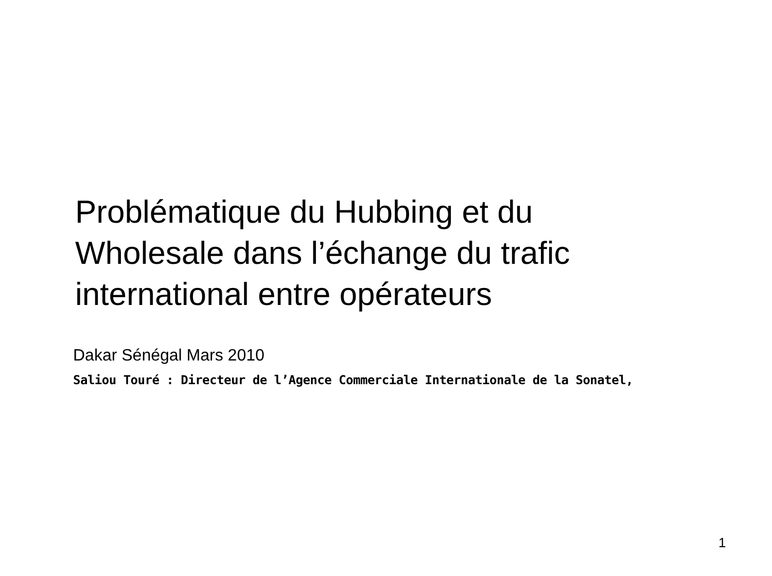Problématique du Hubbing et du
Wholesale dans l’échange du trafic
international entre opérateurs
Dakar Sénégal Mars 2010
Saliou Touré : Directeur de l’Agence Commerciale Internationale de la Sonatel,
1